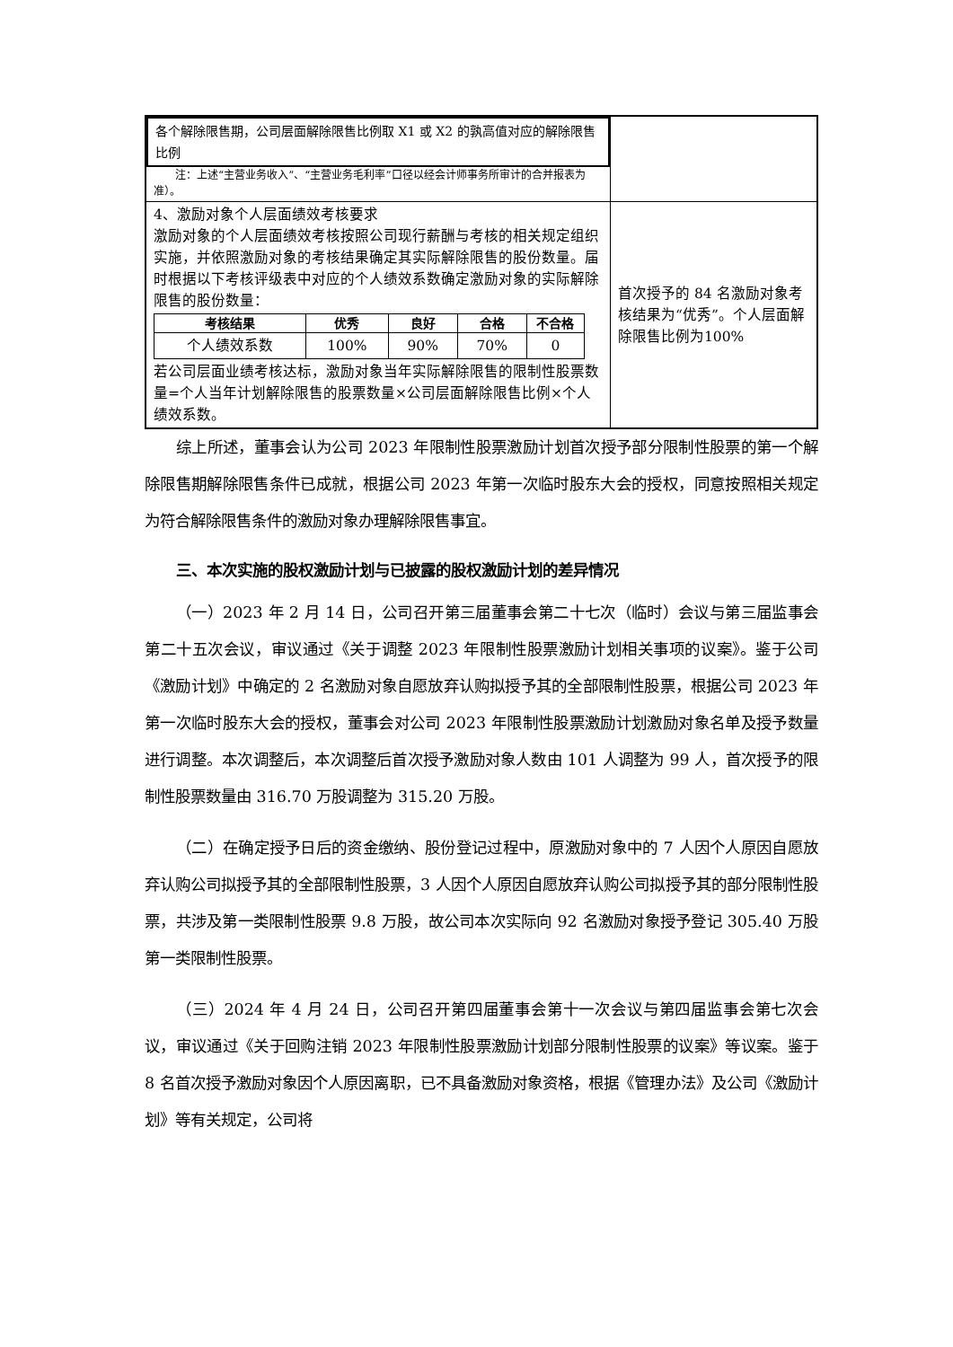| 各个解除限售期，公司层面解除限售比例取 X1 或 X2 的孰高值对应的解除限售比例 注：上述“主营业务收入”、“主营业务毛利率”口径以经会计师事务所审计的合并报表为准）。 | |
| 4、激励对象个人层面绩效考核要求 激励对象的个人层面绩效考核按照公司现行薪酬与考核的相关规定组织实施，并依照激励对象的考核结果确定其实际解除限售的股份数量。届时根据以下考核评级表中对应的个人绩效系数确定激励对象的实际解除限售的股份数量： / 考核结果 / 优秀 / 良好 / 合格 / 不合格 / / --- / --- / --- / --- / --- / / 个人绩效系数 / 100% / 90% / 70% / 0 / 若公司层面业绩考核达标，激励对象当年实际解除限售的限制性股票数量=个人当年计划解除限售的股票数量×公司层面解除限售比例×个人绩效系数。 | 首次授予的 84 名激励对象考核结果为“优秀”。个人层面解除限售比例为100% |
综上所述，董事会认为公司 2023 年限制性股票激励计划首次授予部分限制性股票的第一个解除限售期解除限售条件已成就，根据公司 2023 年第一次临时股东大会的授权，同意按照相关规定为符合解除限售条件的激励对象办理解除限售事宜。
三、本次实施的股权激励计划与已披露的股权激励计划的差异情况
（一）2023 年 2 月 14 日，公司召开第三届董事会第二十七次（临时）会议与第三届监事会第二十五次会议，审议通过《关于调整 2023 年限制性股票激励计划相关事项的议案》。鉴于公司《激励计划》中确定的 2 名激励对象自愿放弃认购拟授予其的全部限制性股票，根据公司 2023 年第一次临时股东大会的授权，董事会对公司 2023 年限制性股票激励计划激励对象名单及授予数量进行调整。本次调整后，本次调整后首次授予激励对象人数由 101 人调整为 99 人，首次授予的限制性股票数量由 316.70 万股调整为 315.20 万股。
（二）在确定授予日后的资金缴纳、股份登记过程中，原激励对象中的 7 人因个人原因自愿放弃认购公司拟授予其的全部限制性股票，3 人因个人原因自愿放弃认购公司拟授予其的部分限制性股票，共涉及第一类限制性股票 9.8 万股，故公司本次实际向 92 名激励对象授予登记 305.40 万股第一类限制性股票。
（三）2024 年 4 月 24 日，公司召开第四届董事会第十一次会议与第四届监事会第七次会议，审议通过《关于回购注销 2023 年限制性股票激励计划部分限制性股票的议案》等议案。鉴于 8 名首次授予激励对象因个人原因离职，已不具备激励对象资格，根据《管理办法》及公司《激励计划》等有关规定，公司将